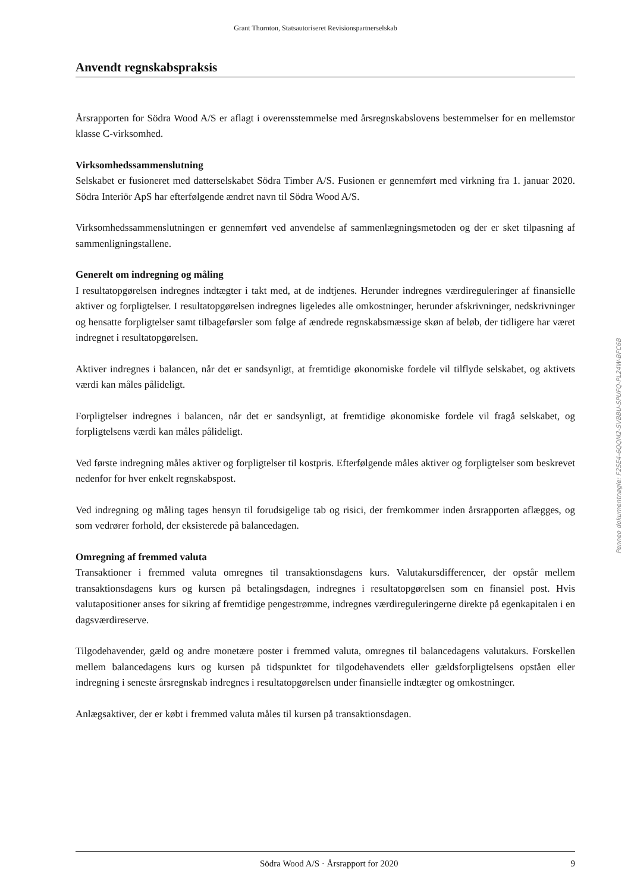Grant Thornton, Statsautoriseret Revisionspartnerselskab
Anvendt regnskabspraksis
Årsrapporten for Södra Wood A/S er aflagt i overensstemmelse med årsregnskabslovens bestemmelser for en mellemstor klasse C-virksomhed.
Virksomhedssammenslutning
Selskabet er fusioneret med datterselskabet Södra Timber A/S. Fusionen er gennemført med virkning fra 1. januar 2020. Södra Interiör ApS har efterfølgende ændret navn til Södra Wood A/S.
Virksomhedssammenslutningen er gennemført ved anvendelse af sammenlægningsmetoden og der er sket tilpasning af sammenligningstallene.
Generelt om indregning og måling
I resultatopgørelsen indregnes indtægter i takt med, at de indtjenes. Herunder indregnes værdireguleringer af finansielle aktiver og forpligtelser. I resultatopgørelsen indregnes ligeledes alle omkostninger, herunder afskrivninger, nedskrivninger og hensatte forpligtelser samt tilbageførsler som følge af ændrede regnskabsmæssige skøn af beløb, der tidligere har været indregnet i resultatopgørelsen.
Aktiver indregnes i balancen, når det er sandsynligt, at fremtidige økonomiske fordele vil tilflyde selskabet, og aktivets værdi kan måles pålideligt.
Forpligtelser indregnes i balancen, når det er sandsynligt, at fremtidige økonomiske fordele vil fragå selskabet, og forpligtelsens værdi kan måles pålideligt.
Ved første indregning måles aktiver og forpligtelser til kostpris. Efterfølgende måles aktiver og forpligtelser som beskrevet nedenfor for hver enkelt regnskabspost.
Ved indregning og måling tages hensyn til forudsigelige tab og risici, der fremkommer inden årsrapporten aflægges, og som vedrører forhold, der eksisterede på balancedagen.
Omregning af fremmed valuta
Transaktioner i fremmed valuta omregnes til transaktionsdagens kurs. Valutakursdifferencer, der opstår mellem transaktionsdagens kurs og kursen på betalingsdagen, indregnes i resultatopgørelsen som en finansiel post. Hvis valutapositioner anses for sikring af fremtidige pengestrømme, indregnes værdireguleringerne direkte på egenkapitalen i en dagsværdireserve.
Tilgodehavender, gæld og andre monetære poster i fremmed valuta, omregnes til balancedagens valutakurs. Forskellen mellem balancedagens kurs og kursen på tidspunktet for tilgodehavendets eller gældsforpligtelsens opståen eller indregning i seneste årsregnskab indregnes i resultatopgørelsen under finansielle indtægter og omkostninger.
Anlægsaktiver, der er købt i fremmed valuta måles til kursen på transaktionsdagen.
Penneo dokumentnøgle: F2SE4-6QQM2-SVBBU-SPUFQ-PL24W-BFC6B
Södra Wood A/S · Årsrapport for 2020 9